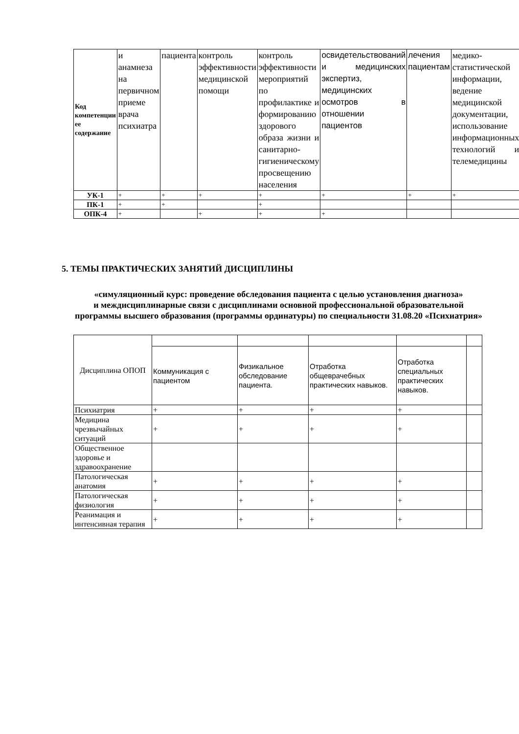| Код компетенции ее содержание | и анамнеза на первичном приеме врача психиатра | пациента | контроль эффективности медицинской помощи | контроль эффективности мероприятий по профилактике и формированию здорового образа жизни и санитарно-гигиеническому просвещению населения | освидетельствований и медицинских экспертиз, медицинских осмотров в отношении пациентов | лечения пациентам | медико-статистической информации, ведение медицинской документации, использование информационных технологий и телемедицины |
| УК-1 | + | + | + | + | + | + | + |
| ПК-1 | + | + | | + | | | |
| ОПК-4 | + | | + | + | + | | |
5. ТЕМЫ ПРАКТИЧЕСКИХ ЗАНЯТИЙ ДИСЦИПЛИНЫ
«симуляционный курс: проведение обследования пациента с целью установления диагноза»
и междисциплинарные связи с дисциплинами основной профессиональной образовательной программы высшего образования (программы ординатуры) по специальности 31.08.20 «Психиатрия»
| Дисциплина ОПОП | | | | | |
| | Коммуникация с пациентом | Физикальное обследование пациента. | Отработка общеврачебных практических навыков. | Отработка специальных практических навыков. | |
| Психиатрия | + | + | + | + | |
| Медицина чрезвычайных ситуаций | + | + | + | + | |
| Общественное здоровье и здравоохранение | | | | | |
| Патологическая анатомия | + | + | + | + | |
| Патологическая физиология | + | + | + | + | |
| Реанимация и интенсивная терапия | + | + | + | + | |